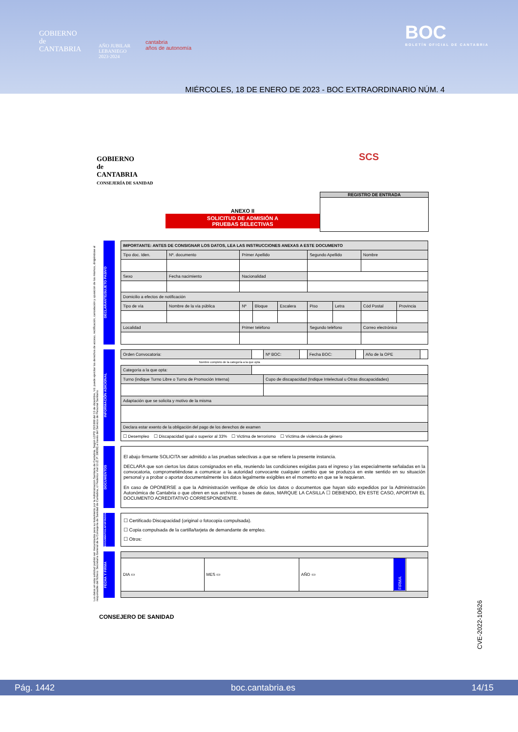GOBIERNO
de
CANTABRIA
AÑO JUBILAR
LEBANIEGO
2023·2024
cantabria
años de autonomía
BOC
BOLETÍN OFICIAL DE CANTABRIA
MIÉRCOLES, 18 DE ENERO DE 2023 - BOC EXTRAORDINARIO NÚM. 4
GOBIERNO
de
CANTABRIA
CONSEJERÍA DE SANIDAD
SCS
REGISTRO DE ENTRADA
ANEXO II
SOLICITUD DE ADMISIÓN A
PRUEBAS SELECTIVAS
Los datos en esta solicitud podrán ser mecanizados para su tratamiento por la Administración Sanitaria de Cantabria. Según LOPD 15/1999 del 13 de diciembre, Vd. puede ejercitar los derechos de acceso, rectificación, cancelación y oposición de los mismos, dirigiéndose al responsable del fichero: Secretaría General de la Consejería de Sanidad de Cantabria, c/ Federico Vial 13 (C.P. 39009) a través del Servicio de Personal Sanitario.
DECLARANTE/SUJETO PASIVO
| IMPORTANTE: ANTES DE CONSIGNAR LOS DATOS, LEA LAS INSTRUCCIONES ANEXAS A ESTE DOCUMENTO | | | | | | | | | |
| --- | --- | --- | --- | --- | --- | --- | --- | --- | --- |
| Tipo doc. Iden. | Nº. documento | | Primer Apellido | | | Segundo Apellido | | Nombre | |
| Sexo | | Fecha nacimiento | Nacionalidad | | | | | | |
| Domicilio a efectos de notificación | | | | | | | | | |
| Tipo de vía | Nombre de la vía pública | | Nº | Bloque | Escalera | Piso | Letra | Cód Postal | Provincia |
| Localidad | | | Primer teléfono | | | Segundo teléfono | | Correo electrónico | |
INFORMACIÓN ADICIONAL
| Orden Convocatoria: | | Nº BOC: | | Fecha BOC: | | Año de la OPE | |
| Nombre completo de la categoría a la que opta | | | | | | | |
| Categoría a la que opta: | | | | | | | |
| Turno (indique Turno Libre o Turno de Promoción Interna) | | Cupo de discapacidad (Indique Intelectual u Otras discapacidades) | | | | | |
| Adaptación que se solicita y motivo de la misma | | | | | | | |
| Declara estar exento de la obligación del pago de los derechos de examen | | | | | | | |
| ☐ Desempleo ☐ Discapacidad igual o superior al 33% ☐ Victima de terrorismo ☐ Víctima de violencia de género | | | | | | | |
DOCUMENTOS
El abajo firmante SOLICITA ser admitido a las pruebas selectivas a que se refiere la presente instancia.
DECLARA que son ciertos los datos consignados en ella, reuniendo las condiciones exigidas para el ingreso y las especialmente señaladas en la convocatoria, comprometiéndose a comunicar a la autoridad convocante cualquier cambio que se produzca en este sentido en su situación personal y a probar o aportar documentalmente los datos legalmente exigibles en el momento en que se le requieran.
En caso de OPONERSE a que la Administración verifique de oficio los datos o documentos que hayan sido expedidos por la Administración Autonómica de Cantabria o que obren en sus archivos o bases de datos, MARQUE LA CASILLA ☐ DEBIENDO, EN ESTE CASO, APORTAR EL DOCUMENTO ACREDITATIVO CORRESPONDIENTE.
DOCUMENTOS APORTADOS
☐ Certificado Discapacidad (original o fotocopia compulsada).
☐ Copia compulsada de la cartilla/tarjeta de demandante de empleo.
☐ Otros:
FECHA Y FIRMA
| DIA ▭ | MES ▭ | AÑO ▭ | FIRMA | |
CONSEJERO DE SANIDAD
CVE-2022-10626
Pág. 1442 boc.cantabria.es 14/15